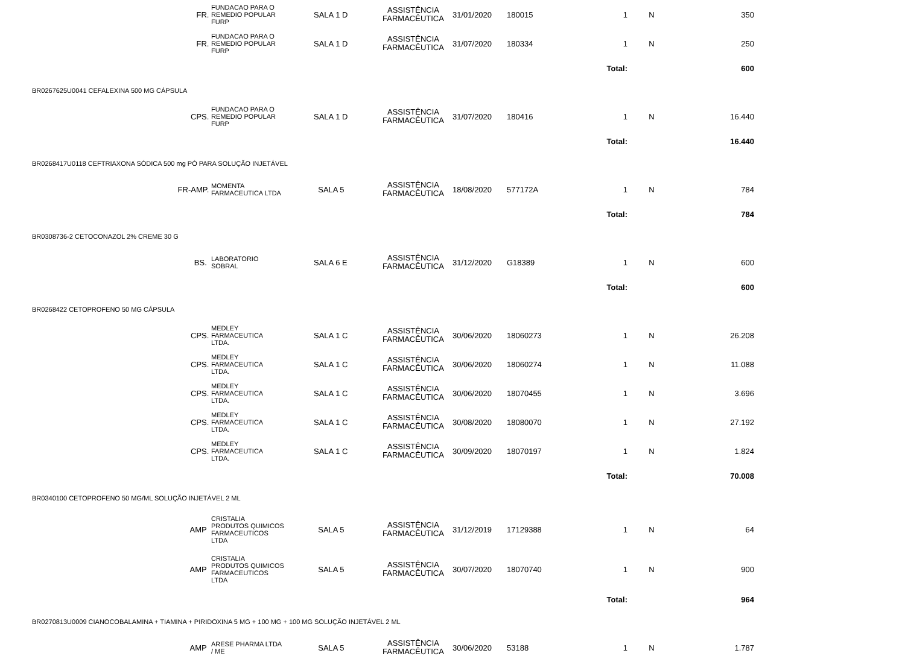| | FR. | FUNDACAO PARA O REMEDIO POPULAR FURP | SALA 1 D | ASSISTÊNCIA FARMACÊUTICA | 31/01/2020 | 180015 | 1 | N | 350 | |
| | FR. | FUNDACAO PARA O REMEDIO POPULAR FURP | SALA 1 D | ASSISTÊNCIA FARMACÊUTICA | 31/07/2020 | 180334 | 1 | N | 250 | |
| | | | | | | | Total: | | 600 | |
| BR0267625U0041 CEFALEXINA 500 MG CÁPSULA | | | | | | | | | | |
| | CPS. | FUNDACAO PARA O REMEDIO POPULAR FURP | SALA 1 D | ASSISTÊNCIA FARMACÊUTICA | 31/07/2020 | 180416 | 1 | N | 16.440 | |
| | | | | | | | Total: | | 16.440 | |
| BR0268417U0118 CEFTRIAXONA SÓDICA 500 mg PÓ PARA SOLUÇÃO INJETÁVEL | | | | | | | | | | |
| | FR-AMP. | MOMENTA FARMACEUTICA LTDA | SALA 5 | ASSISTÊNCIA FARMACÊUTICA | 18/08/2020 | 577172A | 1 | N | 784 | |
| | | | | | | | Total: | | 784 | |
| BR0308736-2 CETOCONAZOL 2% CREME 30 G | | | | | | | | | | |
| | BS. | LABORATORIO SOBRAL | SALA 6 E | ASSISTÊNCIA FARMACÊUTICA | 31/12/2020 | G18389 | 1 | N | 600 | |
| | | | | | | | Total: | | 600 | |
| BR0268422 CETOPROFENO 50 MG CÁPSULA | | | | | | | | | | |
| | CPS. | MEDLEY FARMACEUTICA LTDA. | SALA 1 C | ASSISTÊNCIA FARMACÊUTICA | 30/06/2020 | 18060273 | 1 | N | 26.208 | |
| | CPS. | MEDLEY FARMACEUTICA LTDA. | SALA 1 C | ASSISTÊNCIA FARMACÊUTICA | 30/06/2020 | 18060274 | 1 | N | 11.088 | |
| | CPS. | MEDLEY FARMACEUTICA LTDA. | SALA 1 C | ASSISTÊNCIA FARMACÊUTICA | 30/06/2020 | 18070455 | 1 | N | 3.696 | |
| | CPS. | MEDLEY FARMACEUTICA LTDA. | SALA 1 C | ASSISTÊNCIA FARMACÊUTICA | 30/08/2020 | 18080070 | 1 | N | 27.192 | |
| | CPS. | MEDLEY FARMACEUTICA LTDA. | SALA 1 C | ASSISTÊNCIA FARMACÊUTICA | 30/09/2020 | 18070197 | 1 | N | 1.824 | |
| | | | | | | | Total: | | 70.008 | |
| BR0340100 CETOPROFENO 50 MG/ML SOLUÇÃO INJETÁVEL 2 ML | | | | | | | | | | |
| | AMP | CRISTALIA PRODUTOS QUIMICOS FARMACEUTICOS LTDA | SALA 5 | ASSISTÊNCIA FARMACÊUTICA | 31/12/2019 | 17129388 | 1 | N | 64 | |
| | AMP | CRISTALIA PRODUTOS QUIMICOS FARMACEUTICOS LTDA | SALA 5 | ASSISTÊNCIA FARMACÊUTICA | 30/07/2020 | 18070740 | 1 | N | 900 | |
| | | | | | | | Total: | | 964 | |
| BR0270813U0009 CIANOCOBALAMINA + TIAMINA + PIRIDOXINA 5 MG + 100 MG + 100 MG SOLUÇÃO INJETÁVEL 2 ML | | | | | | | | | | |
| | AMP | ARESE PHARMA LTDA / ME | SALA 5 | ASSISTÊNCIA FARMACÊUTICA | 30/06/2020 | 53188 | 1 | N | 1.787 | |